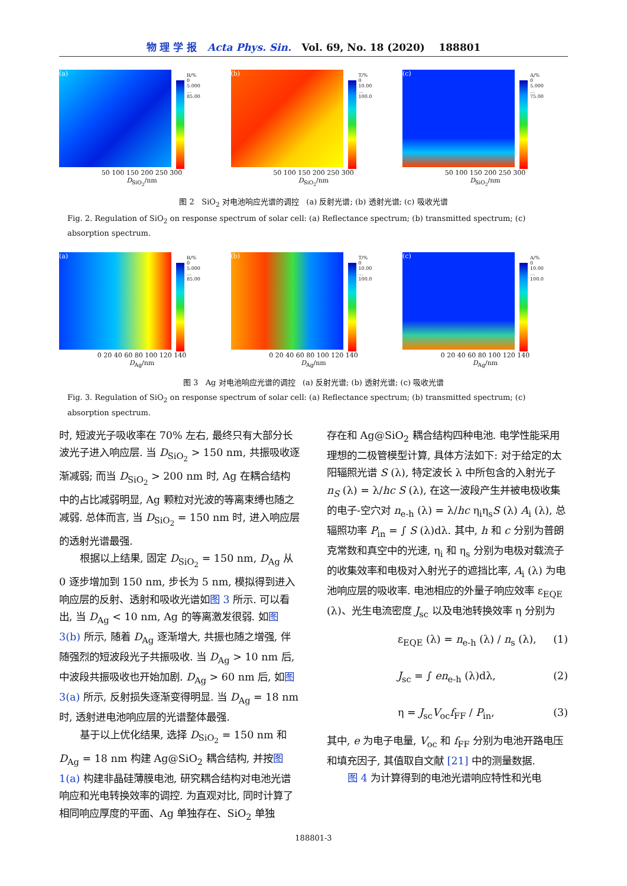物 理 学 报 Acta Phys. Sin. Vol. 69, No. 18 (2020) 188801
(a)
R/%
0
5.000
…
85.00
50 100 150 200 250 300
D<sub>SiO<sub>2</sub></sub>/nm
(b)
T/%
0
10.00
…
100.0
50 100 150 200 250 300
D<sub>SiO<sub>2</sub></sub>/nm
(c)
A/%
0
5.000
…
75.00
50 100 150 200 250 300
D<sub>SiO<sub>2</sub></sub>/nm
图 2 SiO<sub>2</sub> 对电池响应光谱的调控 (a) 反射光谱; (b) 透射光谱; (c) 吸收光谱
Fig. 2. Regulation of SiO<sub>2</sub> on response spectrum of solar cell: (a) Reflectance spectrum; (b) transmitted spectrum; (c) absorption spectrum.
(a)
R/%
0
5.000
…
85.00
0 20 40 60 80 100 120 140
D<sub>Ag</sub>/nm
(b)
T/%
0
10.00
…
100.0
0 20 40 60 80 100 120 140
D<sub>Ag</sub>/nm
(c)
A/%
0
10.00
…
100.0
0 20 40 60 80 100 120 140
D<sub>Ag</sub>/nm
图 3 Ag 对电池响应光谱的调控 (a) 反射光谱; (b) 透射光谱; (c) 吸收光谱
Fig. 3. Regulation of SiO<sub>2</sub> on response spectrum of solar cell: (a) Reflectance spectrum; (b) transmitted spectrum; (c) absorption spectrum.
时, 短波光子吸收率在 70% 左右, 最终只有大部分长波光子进入响应层. 当 D<sub>SiO<sub>2</sub></sub> > 150 nm, 共振吸收逐渐减弱; 而当 D<sub>SiO<sub>2</sub></sub> > 200 nm 时, Ag 在耦合结构中的占比减弱明显, Ag 颗粒对光波的等离束缚也随之减弱. 总体而言, 当 D<sub>SiO<sub>2</sub></sub> = 150 nm 时, 进入响应层的透射光谱最强.
根据以上结果, 固定 D<sub>SiO<sub>2</sub></sub> = 150 nm, D<sub>Ag</sub> 从 0 逐步增加到 150 nm, 步长为 5 nm, 模拟得到进入响应层的反射、透射和吸收光谱如图 3 所示. 可以看出, 当 D<sub>Ag</sub> < 10 nm, Ag 的等离激发很弱. 如图 3(b) 所示, 随着 D<sub>Ag</sub> 逐渐增大, 共振也随之增强, 伴随强烈的短波段光子共振吸收. 当 D<sub>Ag</sub> > 10 nm 后, 中波段共振吸收也开始加剧. D<sub>Ag</sub> > 60 nm 后, 如图 3(a) 所示, 反射损失逐渐变得明显. 当 D<sub>Ag</sub> = 18 nm 时, 透射进电池响应层的光谱整体最强.
基于以上优化结果, 选择 D<sub>SiO<sub>2</sub></sub> = 150 nm 和 D<sub>Ag</sub> = 18 nm 构建 Ag@SiO<sub>2</sub> 耦合结构, 并按图 1(a) 构建非晶硅薄膜电池, 研究耦合结构对电池光谱响应和光电转换效率的调控. 为直观对比, 同时计算了相同响应厚度的平面、Ag 单独存在、SiO<sub>2</sub> 单独
存在和 Ag@SiO<sub>2</sub> 耦合结构四种电池. 电学性能采用理想的二极管模型计算, 具体方法如下: 对于给定的太阳辐照光谱 S (λ), 特定波长 λ 中所包含的入射光子 n<sub>S</sub> (λ) = λ/hc S (λ), 在这一波段产生并被电极收集的电子-空穴对 n<sub>e-h</sub> (λ) = λ/hc η<sub>i</sub>η<sub>s</sub>S (λ) A<sub>i</sub> (λ), 总辐照功率 P<sub>in</sub> = ∫ S (λ)dλ. 其中, h 和 c 分别为普朗克常数和真空中的光速, η<sub>i</sub> 和 η<sub>s</sub> 分别为电极对载流子的收集效率和电极对入射光子的遮挡比率, A<sub>i</sub> (λ) 为电池响应层的吸收率. 电池相应的外量子响应效率 ε<sub>EQE</sub> (λ)、光生电流密度 J<sub>sc</sub> 以及电池转换效率 η 分别为
ε<sub>EQE</sub> (λ) = n<sub>e-h</sub> (λ) / n<sub>s</sub> (λ), (1)
J<sub>sc</sub> = ∫ en<sub>e-h</sub> (λ)dλ, (2)
η = J<sub>sc</sub>V<sub>oc</sub>f<sub>FF</sub> / P<sub>in</sub>, (3)
其中, e 为电子电量, V<sub>oc</sub> 和 f<sub>FF</sub> 分别为电池开路电压和填充因子, 其值取自文献 [21] 中的测量数据.
图 4 为计算得到的电池光谱响应特性和光电
188801-3